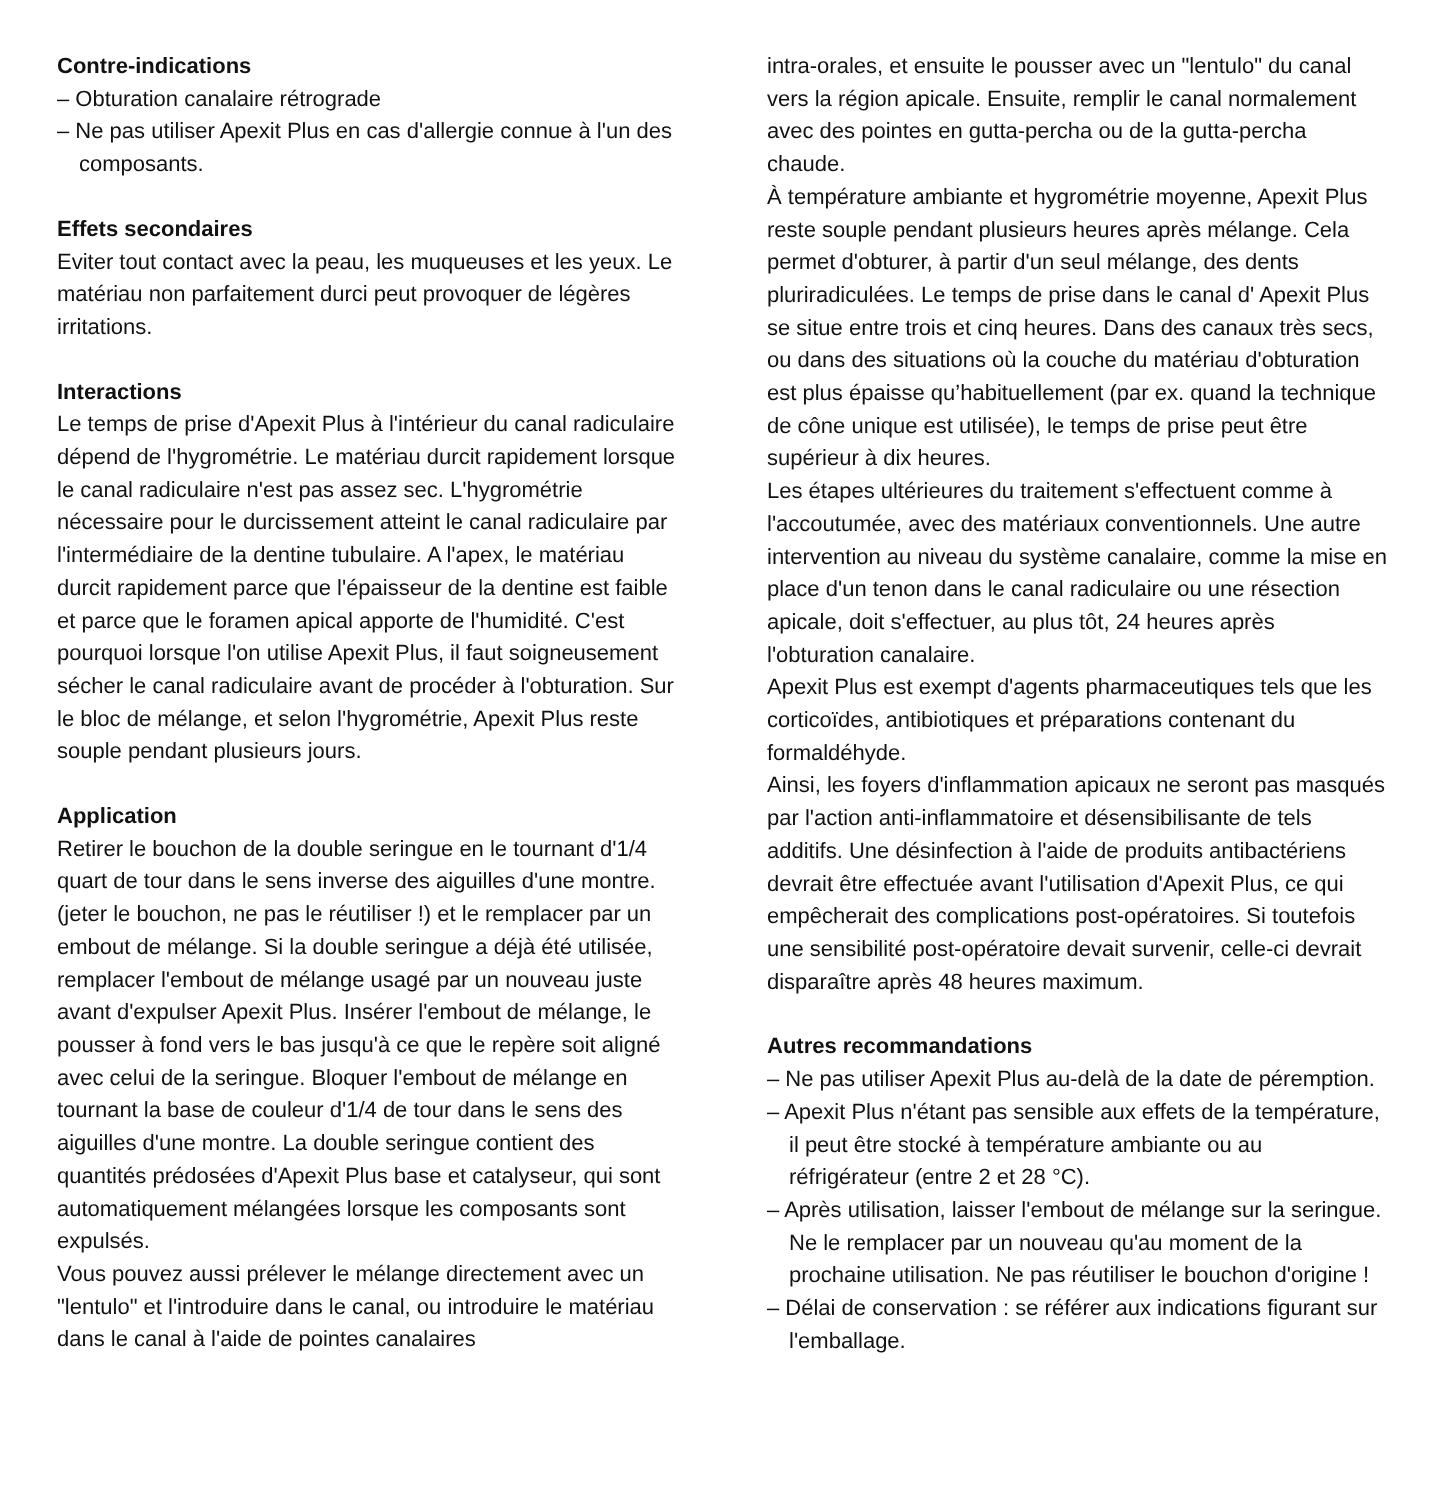Contre-indications
– Obturation canalaire rétrograde
– Ne pas utiliser Apexit Plus en cas d'allergie connue à l'un des composants.
Effets secondaires
Eviter tout contact avec la peau, les muqueuses et les yeux. Le matériau non parfaitement durci peut provoquer de légères irritations.
Interactions
Le temps de prise d'Apexit Plus à l'intérieur du canal radiculaire dépend de l'hygrométrie. Le matériau durcit rapidement lorsque le canal radiculaire n'est pas assez sec. L'hygrométrie nécessaire pour le durcissement atteint le canal radiculaire par l'intermédiaire de la dentine tubulaire. A l'apex, le matériau durcit rapidement parce que l'épaisseur de la dentine est faible et parce que le foramen apical apporte de l'humidité. C'est pourquoi lorsque l'on utilise Apexit Plus, il faut soigneusement sécher le canal radiculaire avant de procéder à l'obturation. Sur le bloc de mélange, et selon l'hygrométrie, Apexit Plus reste souple pendant plusieurs jours.
Application
Retirer le bouchon de la double seringue en le tournant d'1/4 quart de tour dans le sens inverse des aiguilles d'une montre. (jeter le bouchon, ne pas le réutiliser !) et le remplacer par un embout de mélange. Si la double seringue a déjà été utilisée, remplacer l'embout de mélange usagé par un nouveau juste avant d'expulser Apexit Plus. Insérer l'embout de mélange, le pousser à fond vers le bas jusqu'à ce que le repère soit aligné avec celui de la seringue. Bloquer l'embout de mélange en tournant la base de couleur d'1/4 de tour dans le sens des aiguilles d'une montre. La double seringue contient des quantités prédosées d'Apexit Plus base et catalyseur, qui sont automatiquement mélangées lorsque les composants sont expulsés.
Vous pouvez aussi prélever le mélange directement avec un "lentulo" et l'introduire dans le canal, ou introduire le matériau dans le canal à l'aide de pointes canalaires
intra-orales, et ensuite le pousser avec un "lentulo" du canal vers la région apicale. Ensuite, remplir le canal normalement avec des pointes en gutta-percha ou de la gutta-percha chaude.
À température ambiante et hygrométrie moyenne, Apexit Plus reste souple pendant plusieurs heures après mélange. Cela permet d'obturer, à partir d'un seul mélange, des dents pluriradiculées. Le temps de prise dans le canal d' Apexit Plus se situe entre trois et cinq heures. Dans des canaux très secs, ou dans des situations où la couche du matériau d'obturation est plus épaisse qu’habituellement (par ex. quand la technique de cône unique est utilisée), le temps de prise peut être supérieur à dix heures.
Les étapes ultérieures du traitement s'effectuent comme à l'accoutumée, avec des matériaux conventionnels. Une autre intervention au niveau du système canalaire, comme la mise en place d'un tenon dans le canal radiculaire ou une résection apicale, doit s'effectuer, au plus tôt, 24 heures après l'obturation canalaire.
Apexit Plus est exempt d'agents pharmaceutiques tels que les corticoïdes, antibiotiques et préparations contenant du formaldéhyde.
Ainsi, les foyers d'inflammation apicaux ne seront pas masqués par l'action anti-inflammatoire et désensibilisante de tels additifs. Une désinfection à l'aide de produits antibactériens devrait être effectuée avant l'utilisation d'Apexit Plus, ce qui empêcherait des complications post-opératoires. Si toutefois une sensibilité post-opératoire devait survenir, celle-ci devrait disparaître après 48 heures maximum.
Autres recommandations
– Ne pas utiliser Apexit Plus au-delà de la date de péremption.
– Apexit Plus n'étant pas sensible aux effets de la température, il peut être stocké à température ambiante ou au réfrigérateur (entre 2 et 28 °C).
– Après utilisation, laisser l'embout de mélange sur la seringue. Ne le remplacer par un nouveau qu'au moment de la prochaine utilisation. Ne pas réutiliser le bouchon d'origine !
– Délai de conservation : se référer aux indications figurant sur l'emballage.